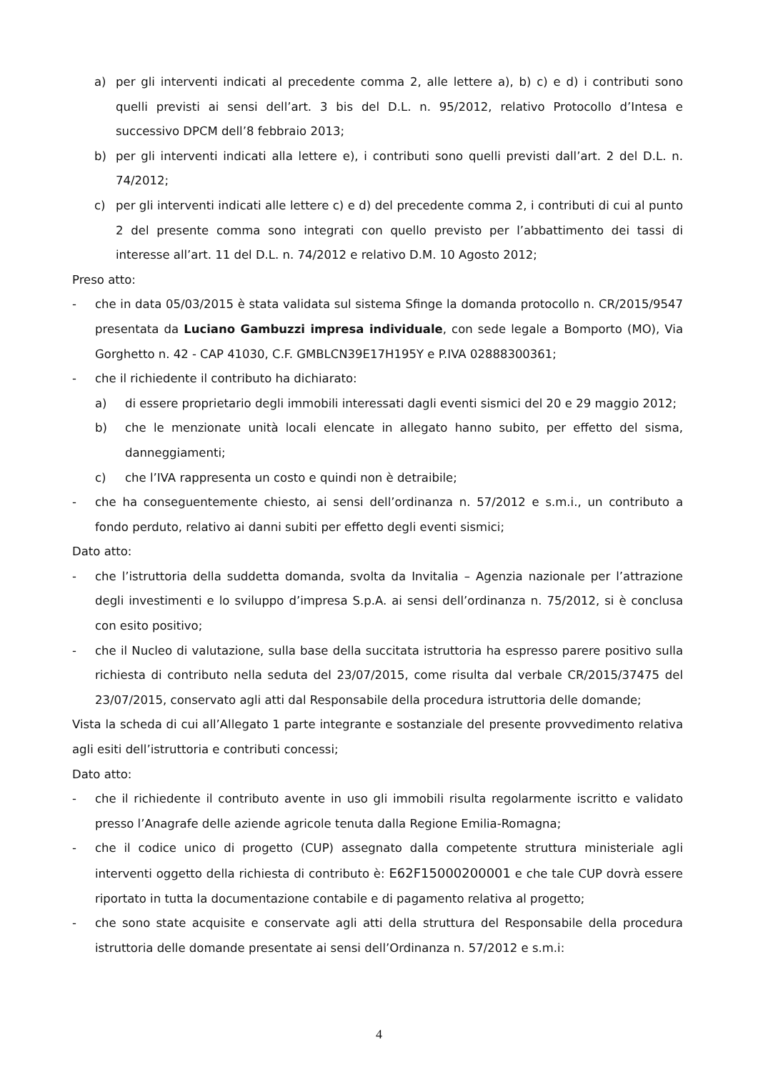a) per gli interventi indicati al precedente comma 2, alle lettere a), b) c) e d) i contributi sono quelli previsti ai sensi dell’art. 3 bis del D.L. n. 95/2012, relativo Protocollo d’Intesa e successivo DPCM dell’8 febbraio 2013;
b) per gli interventi indicati alla lettere e), i contributi sono quelli previsti dall’art. 2 del D.L. n. 74/2012;
c) per gli interventi indicati alle lettere c) e d) del precedente comma 2, i contributi di cui al punto 2 del presente comma sono integrati con quello previsto per l’abbattimento dei tassi di interesse all’art. 11 del D.L. n. 74/2012 e relativo D.M. 10 Agosto 2012;
Preso atto:
- che in data 05/03/2015 è stata validata sul sistema Sfinge la domanda protocollo n. CR/2015/9547 presentata da Luciano Gambuzzi impresa individuale, con sede legale a Bomporto (MO), Via Gorghetto n. 42 - CAP 41030, C.F. GMBLCN39E17H195Y e P.IVA 02888300361;
- che il richiedente il contributo ha dichiarato:
a) di essere proprietario degli immobili interessati dagli eventi sismici del 20 e 29 maggio 2012;
b) che le menzionate unità locali elencate in allegato hanno subito, per effetto del sisma, danneggiamenti;
c) che l’IVA rappresenta un costo e quindi non è detraibile;
- che ha conseguentemente chiesto, ai sensi dell’ordinanza n. 57/2012 e s.m.i., un contributo a fondo perduto, relativo ai danni subiti per effetto degli eventi sismici;
Dato atto:
- che l’istruttoria della suddetta domanda, svolta da Invitalia – Agenzia nazionale per l’attrazione degli investimenti e lo sviluppo d’impresa S.p.A. ai sensi dell’ordinanza n. 75/2012, si è conclusa con esito positivo;
- che il Nucleo di valutazione, sulla base della succitata istruttoria ha espresso parere positivo sulla richiesta di contributo nella seduta del 23/07/2015, come risulta dal verbale CR/2015/37475 del 23/07/2015, conservato agli atti dal Responsabile della procedura istruttoria delle domande;
Vista la scheda di cui all’Allegato 1 parte integrante e sostanziale del presente provvedimento relativa agli esiti dell’istruttoria e contributi concessi;
Dato atto:
- che il richiedente il contributo avente in uso gli immobili risulta regolarmente iscritto e validato presso l’Anagrafe delle aziende agricole tenuta dalla Regione Emilia-Romagna;
- che il codice unico di progetto (CUP) assegnato dalla competente struttura ministeriale agli interventi oggetto della richiesta di contributo è: E62F15000200001 e che tale CUP dovrà essere riportato in tutta la documentazione contabile e di pagamento relativa al progetto;
- che sono state acquisite e conservate agli atti della struttura del Responsabile della procedura istruttoria delle domande presentate ai sensi dell’Ordinanza n. 57/2012 e s.m.i:
4